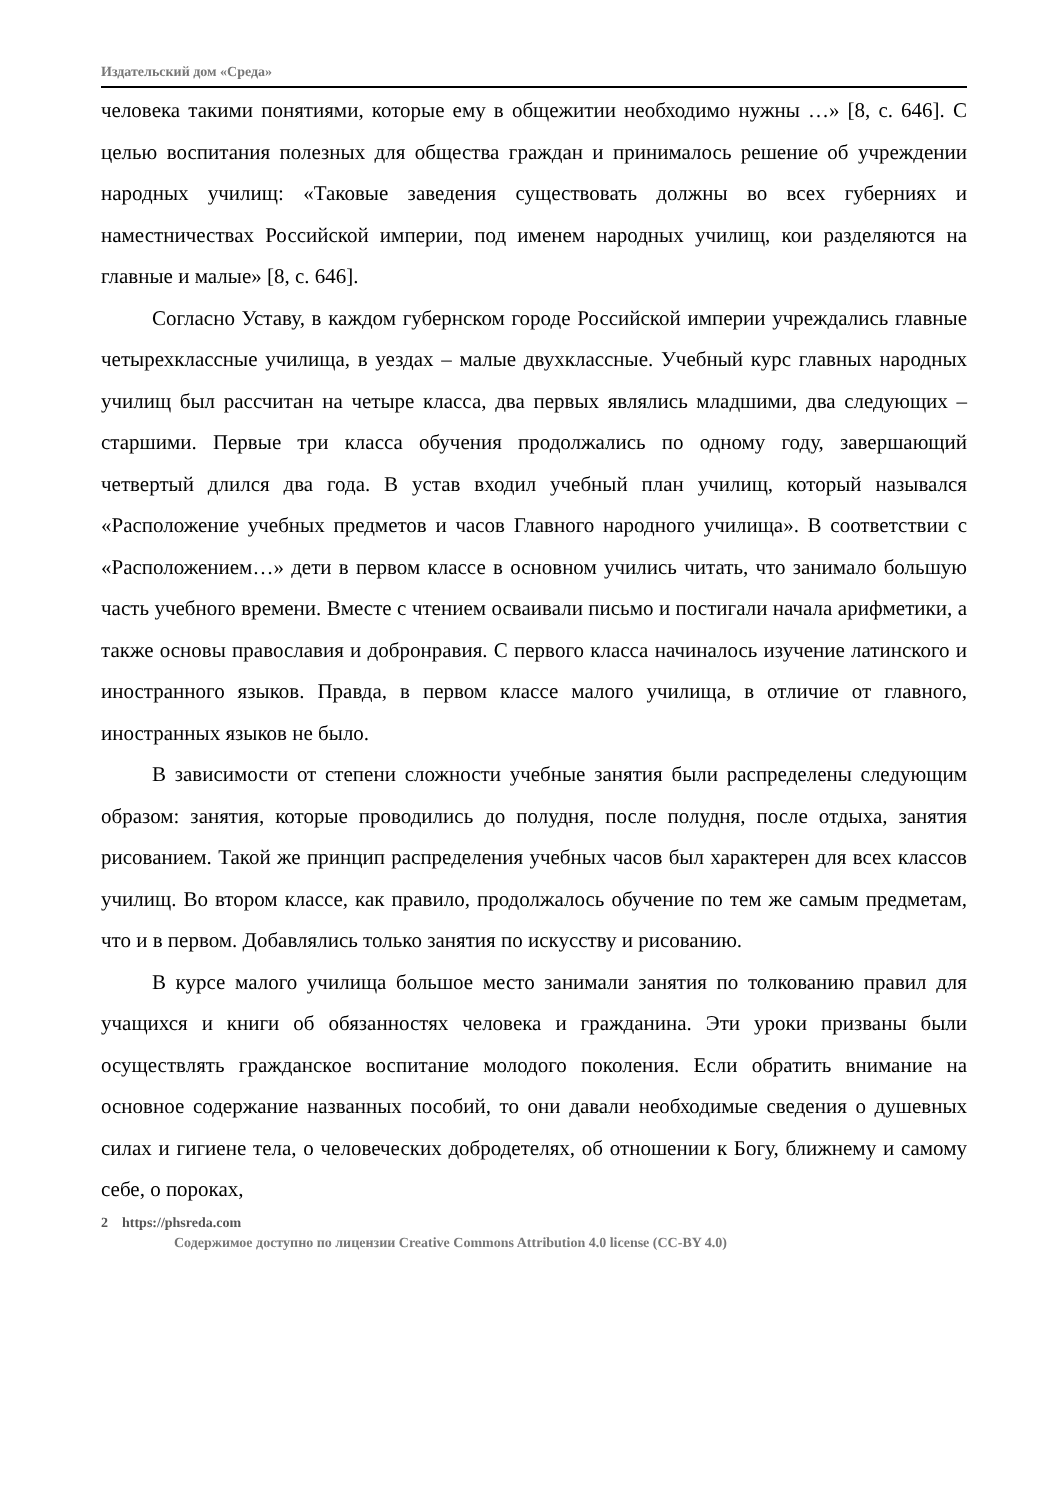Издательский дом «Среда»
человека такими понятиями, которые ему в общежитии необходимо нужны …» [8, с. 646]. С целью воспитания полезных для общества граждан и принималось решение об учреждении народных училищ: «Таковые заведения существовать должны во всех губерниях и наместничествах Российской империи, под именем народных училищ, кои разделяются на главные и малые» [8, с. 646].
Согласно Уставу, в каждом губернском городе Российской империи учреждались главные четырехклассные училища, в уездах – малые двухклассные. Учебный курс главных народных училищ был рассчитан на четыре класса, два первых являлись младшими, два следующих – старшими. Первые три класса обучения продолжались по одному году, завершающий четвертый длился два года. В устав входил учебный план училищ, который назывался «Расположение учебных предметов и часов Главного народного училища». В соответствии с «Расположением…» дети в первом классе в основном учились читать, что занимало большую часть учебного времени. Вместе с чтением осваивали письмо и постигали начала арифметики, а также основы православия и добронравия. С первого класса начиналось изучение латинского и иностранного языков. Правда, в первом классе малого училища, в отличие от главного, иностранных языков не было.
В зависимости от степени сложности учебные занятия были распределены следующим образом: занятия, которые проводились до полудня, после полудня, после отдыха, занятия рисованием. Такой же принцип распределения учебных часов был характерен для всех классов училищ. Во втором классе, как правило, продолжалось обучение по тем же самым предметам, что и в первом. Добавлялись только занятия по искусству и рисованию.
В курсе малого училища большое место занимали занятия по толкованию правил для учащихся и книги об обязанностях человека и гражданина. Эти уроки призваны были осуществлять гражданское воспитание молодого поколения. Если обратить внимание на основное содержание названных пособий, то они давали необходимые сведения о душевных силах и гигиене тела, о человеческих добродетелях, об отношении к Богу, ближнему и самому себе, о пороках,
2 https://phsreda.com
Содержимое доступно по лицензии Creative Commons Attribution 4.0 license (CC-BY 4.0)